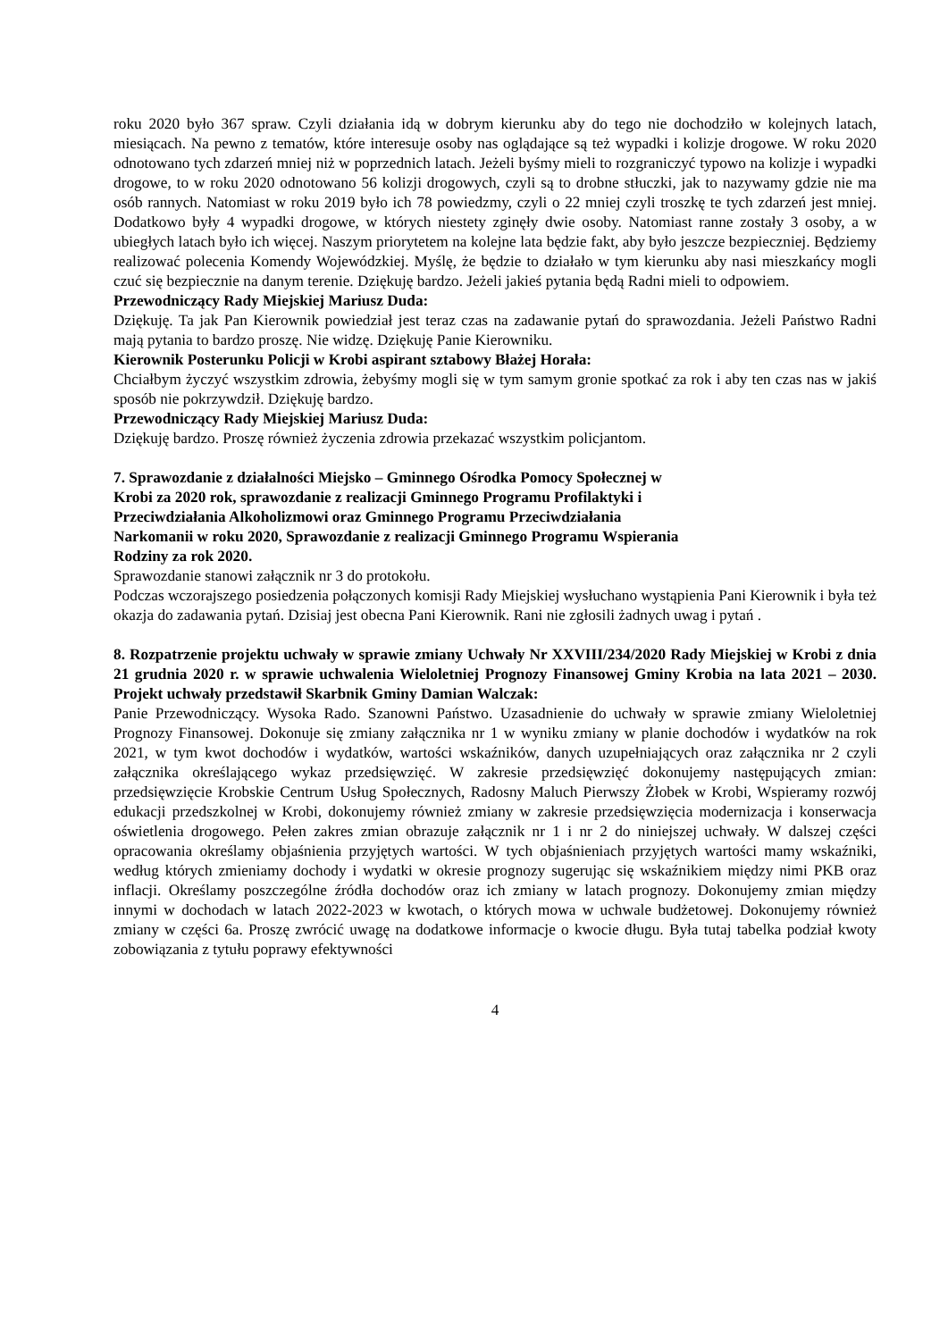roku 2020 było 367 spraw. Czyli działania idą w dobrym kierunku aby do tego nie dochodziło w kolejnych latach, miesiącach. Na pewno z tematów, które interesuje osoby nas oglądające są też wypadki i kolizje drogowe. W roku 2020 odnotowano tych zdarzeń mniej niż w poprzednich latach. Jeżeli byśmy mieli to rozgraniczyć typowo na kolizje i wypadki drogowe, to w roku 2020 odnotowano 56 kolizji drogowych, czyli są to drobne stłuczki, jak to nazywamy gdzie nie ma osób rannych. Natomiast w roku 2019 było ich 78 powiedzmy, czyli o 22 mniej czyli troszkę te tych zdarzeń jest mniej. Dodatkowo były 4 wypadki drogowe, w których niestety zginęły dwie osoby. Natomiast ranne zostały 3 osoby, a w ubiegłych latach było ich więcej. Naszym priorytetem na kolejne lata będzie fakt, aby było jeszcze bezpieczniej. Będziemy realizować polecenia Komendy Wojewódzkiej. Myślę, że będzie to działało w tym kierunku aby nasi mieszkańcy mogli czuć się bezpiecznie na danym terenie. Dziękuję bardzo. Jeżeli jakieś pytania będą Radni mieli to odpowiem.
Przewodniczący Rady Miejskiej Mariusz Duda:
Dziękuję. Ta jak Pan Kierownik powiedział jest teraz czas na zadawanie pytań do sprawozdania. Jeżeli Państwo Radni mają pytania to bardzo proszę. Nie widzę. Dziękuję Panie Kierowniku.
Kierownik Posterunku Policji w Krobi aspirant sztabowy Błażej Horała:
Chciałbym życzyć wszystkim zdrowia, żebyśmy mogli się w tym samym gronie spotkać za rok i aby ten czas nas w jakiś sposób nie pokrzywdził. Dziękuję bardzo.
Przewodniczący Rady Miejskiej Mariusz Duda:
Dziękuję bardzo. Proszę również życzenia zdrowia przekazać wszystkim policjantom.
7. Sprawozdanie z działalności Miejsko – Gminnego Ośrodka Pomocy Społecznej w
Krobi za 2020 rok, sprawozdanie z realizacji Gminnego Programu Profilaktyki i
Przeciwdziałania Alkoholizmowi oraz Gminnego Programu Przeciwdziałania
Narkomanii w roku 2020, Sprawozdanie z realizacji Gminnego Programu Wspierania
Rodziny za rok 2020.
Sprawozdanie stanowi załącznik nr 3 do protokołu.
Podczas wczorajszego posiedzenia połączonych komisji Rady Miejskiej wysłuchano wystąpienia Pani Kierownik i była też okazja do zadawania pytań. Dzisiaj jest obecna Pani Kierownik. Rani nie zgłosili żadnych uwag i pytań .
8. Rozpatrzenie projektu uchwały w sprawie zmiany Uchwały Nr XXVIII/234/2020 Rady Miejskiej w Krobi z dnia 21 grudnia 2020 r. w sprawie uchwalenia Wieloletniej Prognozy Finansowej Gminy Krobia na lata 2021 – 2030. Projekt uchwały przedstawił Skarbnik Gminy Damian Walczak:
Panie Przewodniczący. Wysoka Rado. Szanowni Państwo. Uzasadnienie do uchwały w sprawie zmiany Wieloletniej Prognozy Finansowej. Dokonuje się zmiany załącznika nr 1 w wyniku zmiany w planie dochodów i wydatków na rok 2021, w tym kwot dochodów i wydatków, wartości wskaźników, danych uzupełniających oraz załącznika nr 2 czyli załącznika określającego wykaz przedsięwzięć. W zakresie przedsięwzięć dokonujemy następujących zmian: przedsięwzięcie Krobskie Centrum Usług Społecznych, Radosny Maluch Pierwszy Żłobek w Krobi, Wspieramy rozwój edukacji przedszkolnej w Krobi, dokonujemy również zmiany w zakresie przedsięwzięcia modernizacja i konserwacja oświetlenia drogowego. Pełen zakres zmian obrazuje załącznik nr 1 i nr 2 do niniejszej uchwały. W dalszej części opracowania określamy objaśnienia przyjętych wartości. W tych objaśnieniach przyjętych wartości mamy wskaźniki, według których zmieniamy dochody i wydatki w okresie prognozy sugerując się wskaźnikiem między nimi PKB oraz inflacji. Określamy poszczególne źródła dochodów oraz ich zmiany w latach prognozy. Dokonujemy zmian między innymi w dochodach w latach 2022-2023 w kwotach, o których mowa w uchwale budżetowej. Dokonujemy również zmiany w części 6a. Proszę zwrócić uwagę na dodatkowe informacje o kwocie długu. Była tutaj tabelka podział kwoty zobowiązania z tytułu poprawy efektywności
4